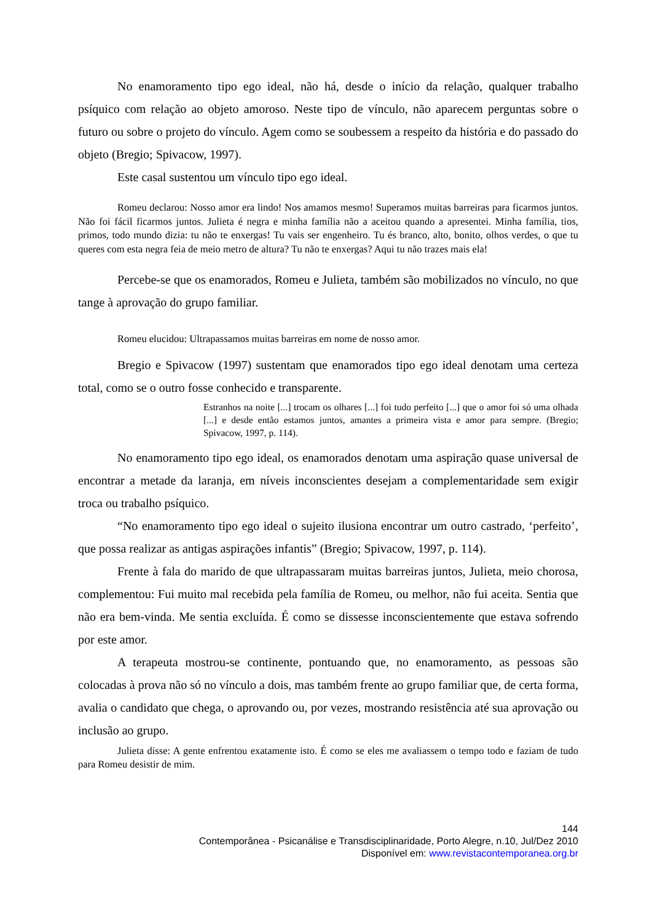No enamoramento tipo ego ideal, não há, desde o início da relação, qualquer trabalho psíquico com relação ao objeto amoroso. Neste tipo de vínculo, não aparecem perguntas sobre o futuro ou sobre o projeto do vínculo. Agem como se soubessem a respeito da história e do passado do objeto (Bregio; Spivacow, 1997).
Este casal sustentou um vínculo tipo ego ideal.
Romeu declarou: Nosso amor era lindo! Nos amamos mesmo! Superamos muitas barreiras para ficarmos juntos. Não foi fácil ficarmos juntos. Julieta é negra e minha família não a aceitou quando a apresentei. Minha família, tios, primos, todo mundo dizia: tu não te enxergas! Tu vais ser engenheiro. Tu és branco, alto, bonito, olhos verdes, o que tu queres com esta negra feia de meio metro de altura? Tu não te enxergas? Aqui tu não trazes mais ela!
Percebe-se que os enamorados, Romeu e Julieta, também são mobilizados no vínculo, no que tange à aprovação do grupo familiar.
Romeu elucidou: Ultrapassamos muitas barreiras em nome de nosso amor.
Bregio e Spivacow (1997) sustentam que enamorados tipo ego ideal denotam uma certeza total, como se o outro fosse conhecido e transparente.
Estranhos na noite [...] trocam os olhares [...] foi tudo perfeito [...] que o amor foi só uma olhada [...] e desde então estamos juntos, amantes a primeira vista e amor para sempre. (Bregio; Spivacow, 1997, p. 114).
No enamoramento tipo ego ideal, os enamorados denotam uma aspiração quase universal de encontrar a metade da laranja, em níveis inconscientes desejam a complementaridade sem exigir troca ou trabalho psíquico.
“No enamoramento tipo ego ideal o sujeito ilusiona encontrar um outro castrado, ‘perfeito’, que possa realizar as antigas aspirações infantis” (Bregio; Spivacow, 1997, p. 114).
Frente à fala do marido de que ultrapassaram muitas barreiras juntos, Julieta, meio chorosa, complementou: Fui muito mal recebida pela família de Romeu, ou melhor, não fui aceita. Sentia que não era bem-vinda. Me sentia excluída. É como se dissesse inconscientemente que estava sofrendo por este amor.
A terapeuta mostrou-se continente, pontuando que, no enamoramento, as pessoas são colocadas à prova não só no vínculo a dois, mas também frente ao grupo familiar que, de certa forma, avalia o candidato que chega, o aprovando ou, por vezes, mostrando resistência até sua aprovação ou inclusão ao grupo.
Julieta disse: A gente enfrentou exatamente isto. É como se eles me avaliassem o tempo todo e faziam de tudo para Romeu desistir de mim.
144
Contemporânea - Psicanálise e Transdisciplinaridade, Porto Alegre, n.10, Jul/Dez 2010
Disponível em: www.revistacontemporanea.org.br